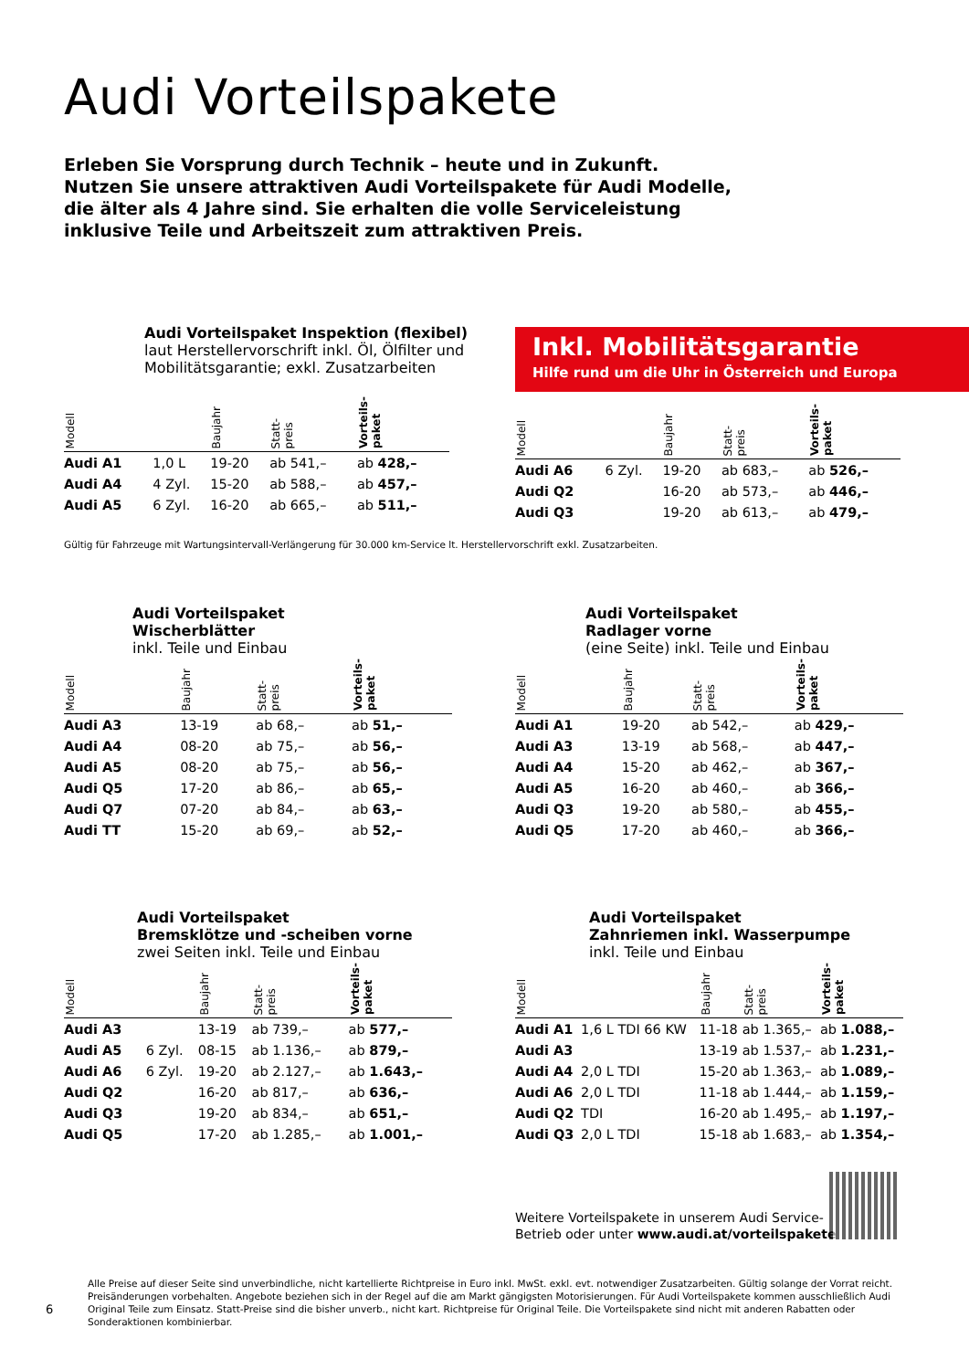Audi Vorteilspakete
Erleben Sie Vorsprung durch Technik – heute und in Zukunft.
Nutzen Sie unsere attraktiven Audi Vorteilspakete für Audi Modelle,
die älter als 4 Jahre sind. Sie erhalten die volle Serviceleistung
inklusive Teile und Arbeitszeit zum attraktiven Preis.
Audi Vorteilspaket Inspektion (flexibel)
laut Herstellervorschrift inkl. Öl, Ölfilter und
Mobilitätsgarantie; exkl. Zusatzarbeiten
| Modell | | Baujahr | Statt- preis | Vorteils- paket |
| --- | --- | --- | --- | --- |
| Audi A1 | 1,0 L | 19-20 | ab 541,– | ab 428,– |
| Audi A4 | 4 Zyl. | 15-20 | ab 588,– | ab 457,– |
| Audi A5 | 6 Zyl. | 16-20 | ab 665,– | ab 511,– |
Inkl. Mobilitätsgarantie
Hilfe rund um die Uhr in Österreich und Europa
| Modell | | Baujahr | Statt- preis | Vorteils- paket |
| --- | --- | --- | --- | --- |
| Audi A6 | 6 Zyl. | 19-20 | ab 683,– | ab 526,– |
| Audi Q2 | | 16-20 | ab 573,– | ab 446,– |
| Audi Q3 | | 19-20 | ab 613,– | ab 479,– |
Gültig für Fahrzeuge mit Wartungsintervall-Verlängerung für 30.000 km-Service lt. Herstellervorschrift exkl. Zusatzarbeiten.
Audi Vorteilspaket
Wischerblätter
inkl. Teile und Einbau
| Modell | Baujahr | Statt- preis | Vorteils- paket |
| --- | --- | --- | --- |
| Audi A3 | 13-19 | ab 68,– | ab 51,– |
| Audi A4 | 08-20 | ab 75,– | ab 56,– |
| Audi A5 | 08-20 | ab 75,– | ab 56,– |
| Audi Q5 | 17-20 | ab 86,– | ab 65,– |
| Audi Q7 | 07-20 | ab 84,– | ab 63,– |
| Audi TT | 15-20 | ab 69,– | ab 52,– |
Audi Vorteilspaket
Radlager vorne
(eine Seite) inkl. Teile und Einbau
| Modell | Baujahr | Statt- preis | Vorteils- paket |
| --- | --- | --- | --- |
| Audi A1 | 19-20 | ab 542,– | ab 429,– |
| Audi A3 | 13-19 | ab 568,– | ab 447,– |
| Audi A4 | 15-20 | ab 462,– | ab 367,– |
| Audi A5 | 16-20 | ab 460,– | ab 366,– |
| Audi Q3 | 19-20 | ab 580,– | ab 455,– |
| Audi Q5 | 17-20 | ab 460,– | ab 366,– |
Audi Vorteilspaket
Bremsklötze und -scheiben vorne
zwei Seiten inkl. Teile und Einbau
| Modell | | Baujahr | Statt- preis | Vorteils- paket |
| --- | --- | --- | --- | --- |
| Audi A3 | | 13-19 | ab 739,– | ab 577,– |
| Audi A5 | 6 Zyl. | 08-15 | ab 1.136,– | ab 879,– |
| Audi A6 | 6 Zyl. | 19-20 | ab 2.127,– | ab 1.643,– |
| Audi Q2 | | 16-20 | ab 817,– | ab 636,– |
| Audi Q3 | | 19-20 | ab 834,– | ab 651,– |
| Audi Q5 | | 17-20 | ab 1.285,– | ab 1.001,– |
Audi Vorteilspaket
Zahnriemen inkl. Wasserpumpe
inkl. Teile und Einbau
| Modell | | Baujahr | Statt- preis | Vorteils- paket |
| --- | --- | --- | --- | --- |
| Audi A1 | 1,6 L TDI 66 KW | 11-18 | ab 1.365,– | ab 1.088,– |
| Audi A3 | | 13-19 | ab 1.537,– | ab 1.231,– |
| Audi A4 | 2,0 L TDI | 15-20 | ab 1.363,– | ab 1.089,– |
| Audi A6 | 2,0 L TDI | 11-18 | ab 1.444,– | ab 1.159,– |
| Audi Q2 | TDI | 16-20 | ab 1.495,– | ab 1.197,– |
| Audi Q3 | 2,0 L TDI | 15-18 | ab 1.683,– | ab 1.354,– |
Weitere Vorteilspakete in unserem Audi Service-
Betrieb oder unter www.audi.at/vorteilspakete
6
Alle Preise auf dieser Seite sind unverbindliche, nicht kartellierte Richtpreise in Euro inkl. MwSt. exkl. evt. notwendiger Zusatzarbeiten. Gültig solange der Vorrat reicht. Preisänderungen vorbehalten. Angebote beziehen sich in der Regel auf die am Markt gängigsten Motorisierungen. Für Audi Vorteilspakete kommen ausschließlich Audi Original Teile zum Einsatz. Statt-Preise sind die bisher unverb., nicht kart. Richtpreise für Original Teile. Die Vorteilspakete sind nicht mit anderen Rabatten oder Sonderaktionen kombinierbar.